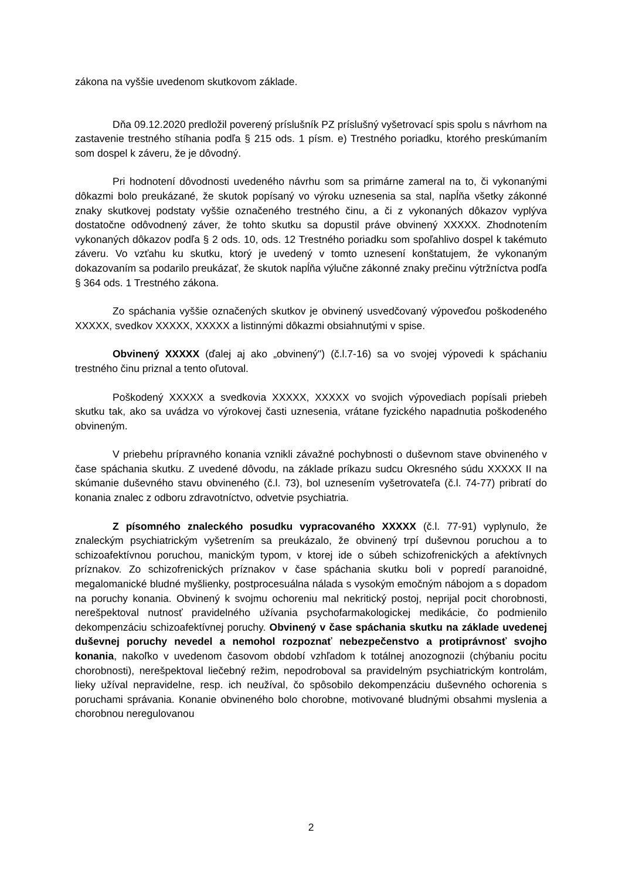zákona na vyššie uvedenom skutkovom základe.
Dňa 09.12.2020 predložil poverený príslušník PZ príslušný vyšetrovací spis spolu s návrhom na zastavenie trestného stíhania podľa § 215 ods. 1 písm. e) Trestného poriadku, ktorého preskúmaním som dospel k záveru, že je dôvodný.
Pri hodnotení dôvodnosti uvedeného návrhu som sa primárne zameral na to, či vykonanými dôkazmi bolo preukázané, že skutok popísaný vo výroku uznesenia sa stal, napĺňa všetky zákonné znaky skutkovej podstaty vyššie označeného trestného činu, a či z vykonaných dôkazov vyplýva dostatočne odôvodnený záver, že tohto skutku sa dopustil práve obvinený XXXXX. Zhodnotením vykonaných dôkazov podľa § 2 ods. 10, ods. 12 Trestného poriadku som spoľahlivo dospel k takémuto záveru. Vo vzťahu ku skutku, ktorý je uvedený v tomto uznesení konštatujem, že vykonaným dokazovaním sa podarilo preukázať, že skutok napĺňa výlučne zákonné znaky prečinu výtržníctva podľa § 364 ods. 1 Trestného zákona.
Zo spáchania vyššie označených skutkov je obvinený usvedčovaný výpoveďou poškodeného XXXXX, svedkov XXXXX, XXXXX a listinnými dôkazmi obsiahnutými v spise.
Obvinený XXXXX (ďalej aj ako „obvinený") (č.l.7-16) sa vo svojej výpovedi k spáchaniu trestného činu priznal a tento oľutoval.
Poškodený XXXXX a svedkovia XXXXX, XXXXX vo svojich výpovediach popísali priebeh skutku tak, ako sa uvádza vo výrokovej časti uznesenia, vrátane fyzického napadnutia poškodeného obvineným.
V priebehu prípravného konania vznikli závažné pochybnosti o duševnom stave obvineného v čase spáchania skutku. Z uvedené dôvodu, na základe príkazu sudcu Okresného súdu XXXXX II na skúmanie duševného stavu obvineného (č.l. 73), bol uznesením vyšetrovateľa (č.l. 74-77) pribratí do konania znalec z odboru zdravotníctvo, odvetvie psychiatria.
Z písomného znaleckého posudku vypracovaného XXXXX (č.l. 77-91) vyplynulo, že znaleckým psychiatrickým vyšetrením sa preukázalo, že obvinený trpí duševnou poruchou a to schizoafektívnou poruchou, manickým typom, v ktorej ide o súbeh schizofrenických a afektívnych príznakov. Zo schizofrenických príznakov v čase spáchania skutku boli v popredí paranoidné, megalomanické bludné myšlienky, postprocesuálna nálada s vysokým emočným nábojom a s dopadom na poruchy konania. Obvinený k svojmu ochoreniu mal nekritický postoj, neprijal pocit chorobnosti, nerešpektoval nutnosť pravidelného užívania psychofarmakologickej medikácie, čo podmienilo dekompenzáciu schizoafektívnej poruchy. Obvinený v čase spáchania skutku na základe uvedenej duševnej poruchy nevedel a nemohol rozpoznať nebezpečenstvo a protiprávnosť svojho konania, nakoľko v uvedenom časovom období vzhľadom k totálnej anozognozii (chýbaniu pocitu chorobnosti), nerešpektoval liečebný režim, nepodroboval sa pravidelným psychiatrickým kontrolám, lieky užíval nepravidelne, resp. ich neužíval, čo spôsobilo dekompenzáciu duševného ochorenia s poruchami správania. Konanie obvineného bolo chorobne, motivované bludnými obsahmi myslenia a chorobnou neregulovanou
2